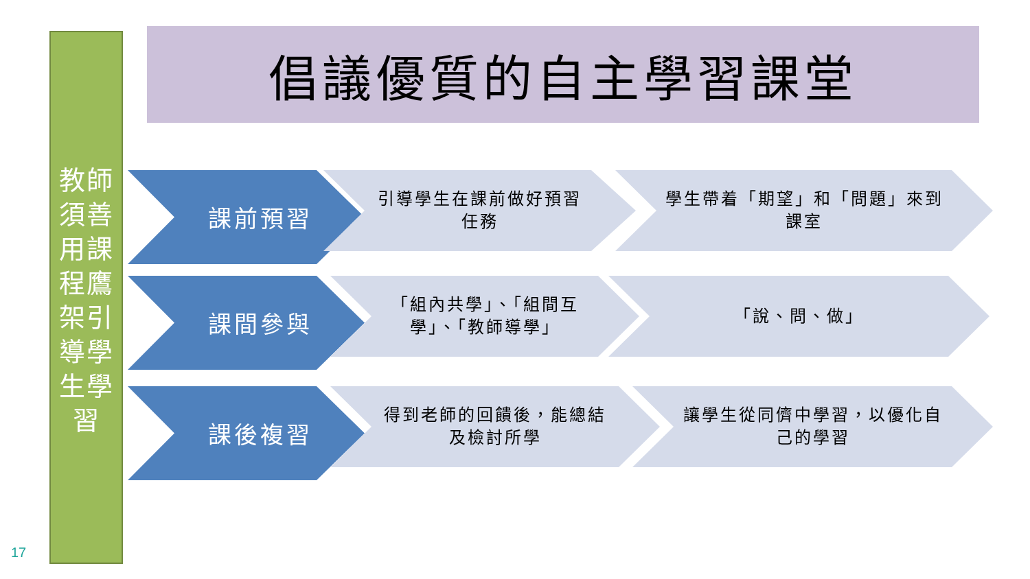倡議優質的自主學習課堂
教師須善用課程鷹架引導學生學習
課前預習 引導學生在課前做好預習任務 學生帶着「期望」和「問題」來到課室
課間參與
「組內共學」、「組間互學」、「教師導學」
「說、問、做」
課後複習 得到老師的回饋後，能總結及檢討所學 讓學生從同儕中學習，以優化自己的學習
17